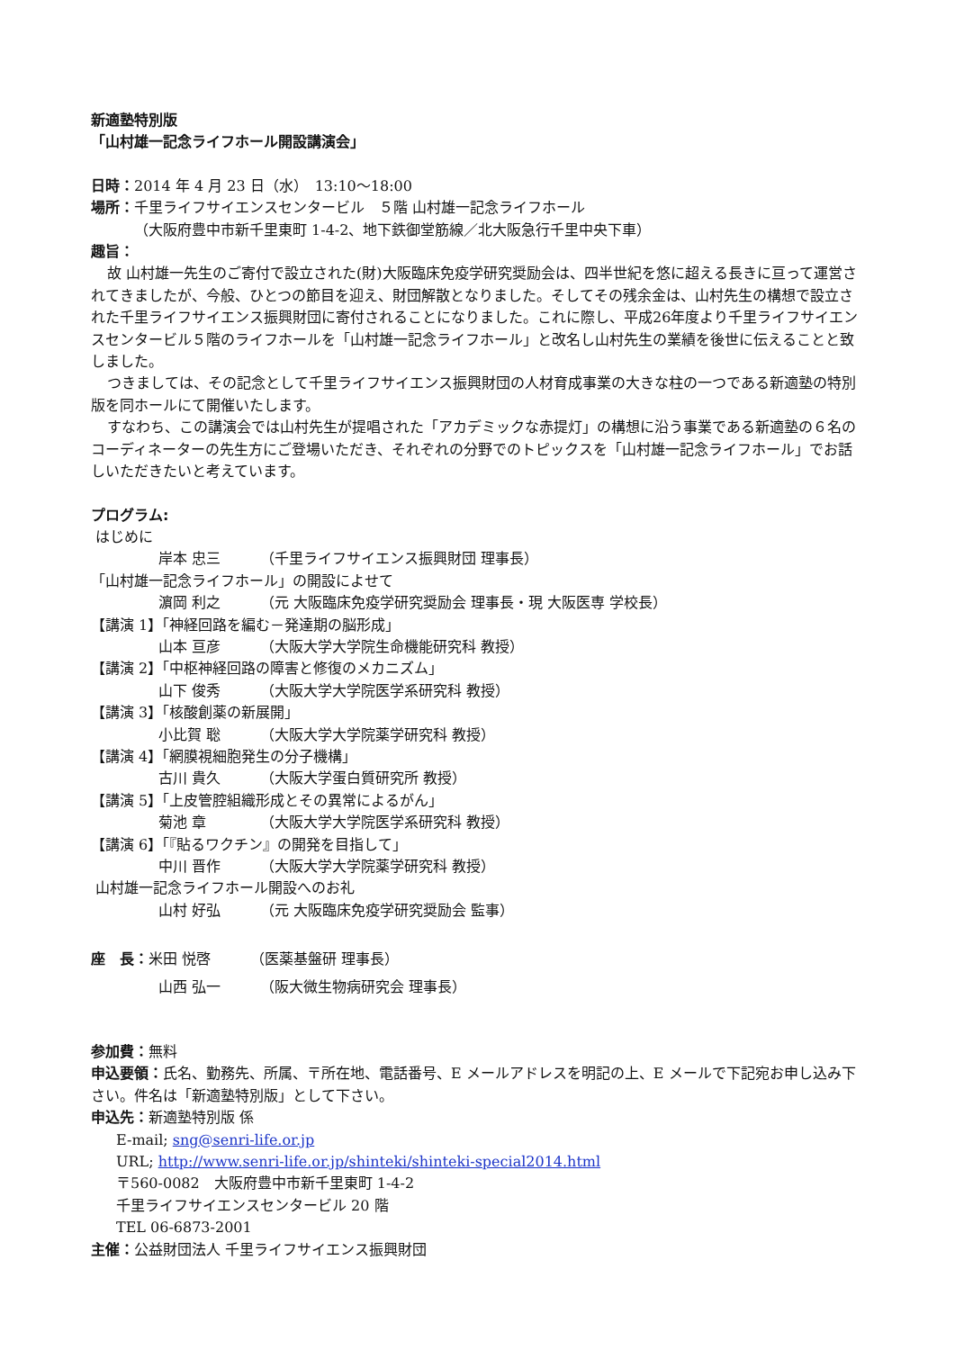新適塾特別版
「山村雄一記念ライフホール開設講演会」
日時：2014 年 4 月 23 日（水）　13:10～18:00
場所：千里ライフサイエンスセンタービル　５階 山村雄一記念ライフホール
（大阪府豊中市新千里東町 1-4-2、地下鉄御堂筋線／北大阪急行千里中央下車）
趣旨：
故 山村雄一先生のご寄付で設立された(財)大阪臨床免疫学研究奨励会は、四半世紀を悠に超える長きに亘って運営されてきましたが、今般、ひとつの節目を迎え、財団解散となりました。そしてその残余金は、山村先生の構想で設立された千里ライフサイエンス振興財団に寄付されることになりました。これに際し、平成26年度より千里ライフサイエンスセンタービル５階のライフホールを「山村雄一記念ライフホール」と改名し山村先生の業績を後世に伝えることと致しました。
つきましては、その記念として千里ライフサイエンス振興財団の人材育成事業の大きな柱の一つである新適塾の特別版を同ホールにて開催いたします。
すなわち、この講演会では山村先生が提唱された「アカデミックな赤提灯」の構想に沿う事業である新適塾の６名のコーディネーターの先生方にご登場いただき、それぞれの分野でのトピックスを「山村雄一記念ライフホール」でお話しいただきたいと考えています。
プログラム:
はじめに
岸本 忠三 （千里ライフサイエンス振興財団 理事長）
「山村雄一記念ライフホール」の開設によせて
濵岡 利之 （元 大阪臨床免疫学研究奨励会 理事長・現 大阪医専 学校長）
【講演 1】「神経回路を編む－発達期の脳形成」
山本 亘彦 （大阪大学大学院生命機能研究科 教授）
【講演 2】「中枢神経回路の障害と修復のメカニズム」
山下 俊秀 （大阪大学大学院医学系研究科 教授）
【講演 3】「核酸創薬の新展開」
小比賀 聡 （大阪大学大学院薬学研究科 教授）
【講演 4】「網膜視細胞発生の分子機構」
古川 貴久 （大阪大学蛋白質研究所 教授）
【講演 5】「上皮管腔組織形成とその異常によるがん」
菊池 章 （大阪大学大学院医学系研究科 教授）
【講演 6】「『貼るワクチン』の開発を目指して」
中川 晋作 （大阪大学大学院薬学研究科 教授）
山村雄一記念ライフホール開設へのお礼
山村 好弘 （元 大阪臨床免疫学研究奨励会 監事）
座　長： 米田 悦啓 （医薬基盤研 理事長）
山西 弘一 （阪大微生物病研究会 理事長）
参加費：無料
申込要領：氏名、勤務先、所属、〒所在地、電話番号、E メールアドレスを明記の上、E メールで下記宛お申し込み下さい。件名は「新適塾特別版」として下さい。
申込先：新適塾特別版 係
E-mail; sng@senri-life.or.jp
URL; http://www.senri-life.or.jp/shinteki/shinteki-special2014.html
〒560-0082　大阪府豊中市新千里東町 1-4-2
千里ライフサイエンスセンタービル 20 階
TEL 06-6873-2001
主催：公益財団法人 千里ライフサイエンス振興財団